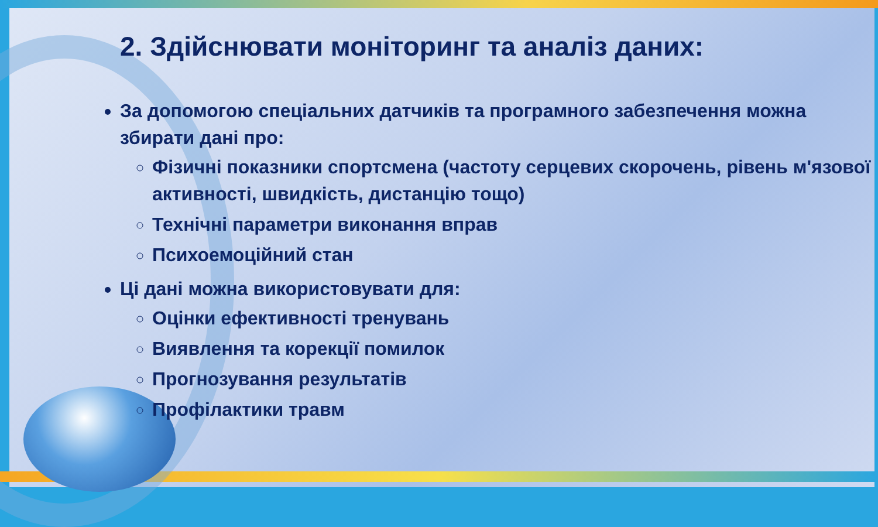2. Здійснювати моніторинг та аналіз даних:
За допомогою спеціальних датчиків та програмного забезпечення можна збирати дані про:
Фізичні показники спортсмена (частоту серцевих скорочень, рівень м'язової активності, швидкість, дистанцію тощо)
Технічні параметри виконання вправ
Психоемоційний стан
Ці дані можна використовувати для:
Оцінки ефективності тренувань
Виявлення та корекції помилок
Прогнозування результатів
Профілактики травм